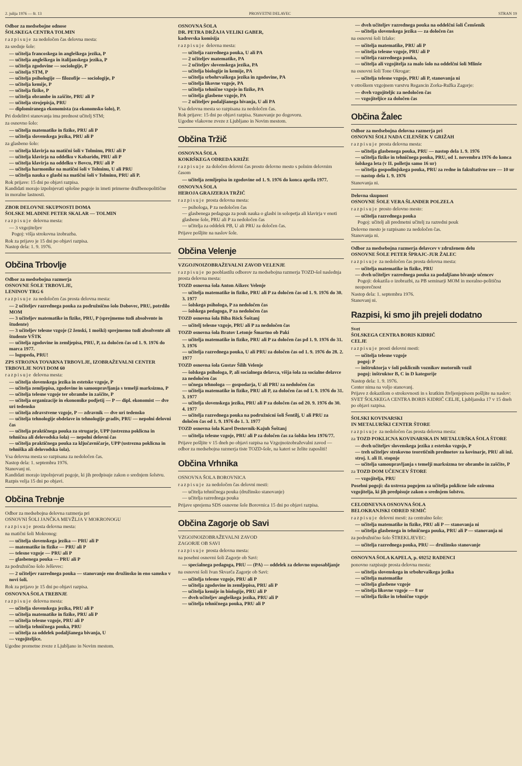2. julija 1976 — št. 13 PROSVETNI DELAVEC STRAN 19
Odbor za medsebojne odnose
ŠOLSKEGA CENTRA TOLMIN
razpisuje za nedoločen čas delovna mesta:
za srednje šole:
— učitelja francoskega in angleškega jezika, P
— učitelja angleškega in italijanskega jezika, P
— učitelja zgodovine — sociologije, P
— učitelja STM, P
— učitelja psihologije — filozofije — sociologije, P
— učitelja kemije, P
— učitelja fizike, P
— učitelja obrambe in zaščite, PRU ali P
— učitelja strojepisja, PRU
— diplomiranega ekonomista (za ekonomsko šolo), P.
Pri dodelitvi stanovanja ima prednost učitelj STM;
za osnovno šolo:
— učitelja matematike in fizike, PRU ali P
— učitelja slovenskega jezika, PRU ali P
za glasbeno šolo:
— učitelja klavirja na matični šoli v Tolminu, PRU ali P
— učitelja klavirja na oddelku v Kobaridu, PRU ali P
— učitelja klavirja na oddelku v Bovcu, PRU ali P
— učitelja harmonike na matični šoli v Tolminu, U ali PRU
— učitelja nauka o glasbi na matični šoli v Tolminu, PRU ali P.
Rok prijave: 15 dni po objavi razpisa.
Kandidati morajo izpolnjevati splošne pogoje in imeti primerne družbenopolitične in moralne lastnosti.
ZBOR DELOVNE SKUPNOSTI DOMA
ŠOLSKE MLADINE PETER SKALAR — TOLMIN
razpisuje delovna mesta:
— 3 vzgojiteljev
Pogoj: višja strokovna izobrazba.
Rok za prijavo je 15 dni po objavi razpisa.
Nastop dela: 1. 9. 1976.
Občina Trbovlje
Odbor za medsebojna razmerja
OSNOVNE ŠOLE TRBOVLJE,
LENINOV TRG 6
razpisuje za nedoločen čas prosta delovna mesta:
— 2 učiteljev razrednega pouka za podružnično šolo Dobovec, PRU, potrdilo MOM
— 3 učiteljev matematike in fizike, PRU, P (sprejmemo tudi absolvente in študente)
— 3 učiteljev telesne vzgoje (2 ženski, 1 moški) sprejmemo tudi absolvente ali študente VŠTK
— učitelja zgodovine in zemljepisa, PRU, P, za določen čas od 1. 9. 1976 do marca 1977.
— logopeda, PRU!
ZPS STROJNA TOVARNA TRBOVLJE, IZOBRAŽEVALNI CENTER TRBOVLJE NOVI DOM 60
razpisuje delovna mesta:
— učitelja slovenskega jezika in estetske vzgoje, P
— učitelja zemljepisa, zgodovine in samoupravljanja s temelji marksizma, P
— učitelja telesne vzgoje ter obrambe in zaščite, P
— učitelja organizacije in ekonomike podjetij — P — dipl. ekonomist — dve uri tedensko
— učitelja zdravstvene vzgoje, P — zdravnik — dve uri tedensko
— učitelja tehnologije obdelave in tehnologije gradiv, PRU — nepolni delovni čas
— učitelja praktičnega pouka za strugarje, UPP (ustrezna poklicna in tehnična ali delovodska šola) — nepolni delovni čas
— učitelja praktičnega pouka za ključavničarje, UPP (ustrezna poklicna in tehniška ali delovodska šola).
Vsa delovna mesta so razpisana za nedoločen čas.
Nastop dela: 1. septembra 1976.
Stanovanj ni.
Kandidati morajo izpolnjevati pogoje, ki jih predpisuje zakon o srednjem šolstvu. Razpis velja 15 dni po objavi.
Občina Trebnje
Odbor za medsebojna delovna razmerja pri
OSNOVNI ŠOLI JANČKA MEVŽLJA V MOKRONOGU
razpisuje prosta delovna mesta:
na matični šoli Mokronog:
— učitelja slovenskega jezika — PRU ali P
— matematike in fizike — PRU ali P
— telesne vzgoje — PRU ali P
— glasbenega pouka — PRU ali P
za podružnično šolo Jelševec:
— 2 učiteljev razrednega pouka — stanovanje eno družinsko in eno samsko v novi šoli.
Rok za prijavo je 15 dni po objavi razpisa.
OSNOVNA ŠOLA TREBNJE
razpisuje delovna mesta:
— učitelja slovenskega jezika, PRU ali P
— učitelja matematike in fizike, PRU ali P
— učitelja telesne vzgoje, PRU ali P
— učitelja tehničnega pouka, PRU
— učitelja za oddelek podaljšanega bivanja, U
— vzgojiteljice.
Ugodne prometne zveze z Ljubljano in Novim mestom.
OSNOVNA ŠOLA
DR. PETRA DRŽAJA VELIKI GABER,
kadrovska komisija
razpisuje delovna mesta:
— učitelja razrednega pouka, U ali PA
— 2 učiteljev matematike, PA
— 2 učiteljev slovenskega jezika, PA
— učitelja biologije in kemije, PA
— učitelja srbohrvaškega jezika in zgodovine, PA
— učitelja likovne vzgoje, PA
— učitelja tehnične vzgoje in fizike, PA
— učitelja glasbene vzgoje, PA
— 2 učiteljev podaljšanega bivanja, U ali PA
Vsa delovna mesta so razpisana za nedoločen čas.
Rok prijave: 15 dni po objavi razpisa. Stanovanje po dogovoru.
Ugodne vlakovne zveze z Ljubljano in Novim mestom.
Občina Tržič
OSNOVNA ŠOLA
KOKRŠKEGA ODREDA KRIŽE
razpisuje za določen delovni čas prosto delovno mesto s polnim delovnim časom
— učitelja zemljepisa in zgodovine od 1. 9. 1976 do konca aprila 1977.
OSNOVNA ŠOLA
HEROJA GRAJZERJA TRŽIČ
razpisuje prosta delovna mesta:
— psihologa, P za nedoločen čas
— glasbenega pedagoga za pouk nauka o glasbi in solopetja ali klavirja v enoti glasbene šole, PRU ali P za nedoločen čas
— učitelja za oddelek PB, U ali PRU za določen čas.
Prijave pošljite na naslov šole.
Občina Velenje
VZGOJNOIZOBRAŽEVALNI ZAVOD VELENJE
razpisuje po pooblastilu odborov za medsebojna razmerja TOZD-šol naslednja prosta delovna mesta:
TOZD osnovna šola Anton Aškerc Velenje
— učitelja matematike in fizike, PRU ali P za določen čas od 1. 9. 1976 do 30. 3. 1977
— šolskega psihologa, P za nedoločen čas
— šolskega pedagoga, P za nedoločen čas
TOZD osnovna šola Biba Röck Šoštanj
— učitelj telesne vzgoje, PRU ali P za nedoločen čas
TOZD osnovna šola Bratov Letonje Šmartno ob Paki
— učitelja matematike in fizike, PRU ali P za določen čas pd 1. 9. 1976 do 31. 3. 1976
— učitelja razrednega pouka, U ali PRU za določen čas od 1. 9. 1976 do 28. 2. 1977
TOZD osnovna šola Gustav Šilih Velenje
— šolskega psihologa, P, ali socialnega delavca, višja šola za socialne delavce za nedoločen čas
— učnega tehnologa — gospodarja, U ali PRU za nedoločen čas
— učitelja matematike in fizike, PRU ali P, za določen čas od 1. 9. 1976 do 31. 3. 1977
— učitelja slovenskega jezika, PRU ali P za določen čas od 20. 9. 1976 do 30. 4. 1977
— učitelja razrednega pouka na podružnicni šoli Šentilj, U ali PRU za določen čas od 1. 9. 1976 do 1. 3. 1977
TOZD osnovna šola Karel Destovnik-Kajuh Šoštanj
— učitelja telesne vzgoje, PRU ali P za določen čas za šolsko leto 1976/77.
Prijave pošljite v 15 dneh po objavi razpisa na Vzgojnoizobraževalni zavod — odbor za medsebojna razmerja tiste TOZD-šole, na kateri se želite zaposliti!
Občina Vrhnika
OSNOVNA ŠOLA BOROVNICA
razpisuje za nedoločen čas delovni mesti:
— učitelja tehničnega pouka (družinsko stanovanje)
— učitelja razrednega pouka
Prijave sprejema SDS osnovne šole Borovnica 15 dni po objavi razpisa.
Občina Zagorje ob Savi
VZGOJNOIZOBRAŽEVALNI ZAVOD
ZAGORJE OB SAVI
razpisuje prosta delovna mesta:
na posebni osnovni šoli Zagorje ob Savi:
— specialnega pedagoga, PRU — (PA) — oddelek za delovno usposabljanje
na osnovni šoli Ivan Skvarča Zagorje ob Savi:
— učitelja telesne vzgoje, PRU ali P
— učitelja zgodovine in zemljepisa, PRU ali P
— učitelja kemije in biologije, PRU ali P
— dveh učiteljev angleškega jezika, PRU ali P
— učitelja tehničnega pouka, PRU ali P
— dveh učiteljev razrednega pouka na oddelčni šoli Čemšenik
— učitelja slovenskega jezika — za določen čas
na osnovni šoli Izlake:
— učitelja matematike, PRU ali P
— učitelja telesne vzgoje, PRU ali P
— učitelja razrednega pouka,
— učitelja ali vzgojitelja za malo šolo na oddelčni šoli Mlinše
na osnovni šoli Tone Okrogar:
— učitelja telesne vzgoje, PRU ali P, stanovanja ni
v otroškem vzgojnem varstvu Regancin Zorka-Ružka Zagorje:
— dveh vzgojiteljic za nedoločen čas
— vzgojiteljice za določen čas
Občina Žalec
Odbor za medsebojna delovna razmerja pri
OSNOVNI ŠOLI NADA CILENŠEK V GRIŽAH
razpisuje prosta delovna mesta:
— učitelja glasbenega pouka, PRU — nastop dela 1. 9. 1976
— učitelja fizike in tehničnega pouka, PRU, od 1. novembra 1976 do konca šolskega leta (v II. polletju samo 16 ur)
— učitelja gospodinjskega pouka, PRU za redne in fakultativne ure — 10 ur — nastop dela 1. 9. 1976
Stanovanja ni.
Delovna skupnost
OSNOVNE ŠOLE VERA ŠLANDER POLZELA
razpisuje prosto delovno mesto:
— učitelja razrednega pouka
Pogoj: učitelj ali predmetni učitelj za razredni pouk
Delovno mesto je razpisano za nedoločen čas.
Stanovanja ni.
Odbor za medsebojna razmerja delavcev v združenem delu
OSNOVNE ŠOLE PETER ŠPRAJC-JUR ŽALEC
razpisuje za nedoločen čas prosta delovna mesta:
— učitelja matematike in fizike, PRU
— dveh učiteljev razrednega pouka za podaljšano bivanje učencev
Pogoji: dokazila o izobrazbi, za PB seminarji MOM in moralno-politična neoporečnost
Nastop dela: 1. septembra 1976.
Stanovanj ni.
Razpisi, ki smo jih prejeli dodatno
Svet
ŠOLSKEGA CENTRA BORIS KIDRIČ
CELJE
razpisuje prosti delovni mesti:
— učitelja telesne vzgoje
pogoj: P
— inštruktorja v šoli poklicnih voznikov motornih vozil
pogoj: inštruktor B, C in D kategorije
Nastop dela: 1. 9. 1976.
Center nima na voljo stanovanj.
Prijave z dokazilom o strokovnosti in s kratkim življenjepisom pošljite na naslov: SVET ŠOLSKEGA CENTRA BORIS KIDRIČ CELJE, Ljubljanska 17 v 15 dneh po objavi razpisa.
ŠOLSKI KOVINARSKI
IN METALURŠKI CENTER ŠTORE
razpisuje za nedoločen čas prosta delovna mesta:
za TOZD POKLICNA KOVINARSKA IN METALURŠKA ŠOLA ŠTORE
— dveh učiteljev slovenskega jezika z estetsko vzgojo, P
— treh učiteljev strokovno teoretičnih predmetov za kovinarje, PRU ali inž. stroj. I. ali II. stopnje
— učitelja samoupravljanja s temelji marksizma ter obrambe in zaščite, P
za TOZD DOM UČENCEV ŠTORE
— vzgojitelja, PRU
Posebni pogoji: da ustreza pogojem za učitelja poklicne šole oziroma vzgojitelja, ki jih predpisuje zakon o srednjem šolstvu.
CELODNEVNA OSNOVNA ŠOLA
BELOKRANJSKI ODRED SEMIČ
razpisuje delovni mesti: za centralno šolo:
— učitelja matematike in fizike, PRU ali P — stanovanja ni
— učitelja glasbenega in tehničnega pouka, PRU ali P — stanovanja ni
za podružnično šolo ŠTREKLJEVEC:
— učitelja razrednega pouka, PRU — družinsko stanovanje
OSNOVNA ŠOLA KAPELA, p. 69252 RADENCI
ponovno razpisuje prosta delovna mesta:
— učitelja slovenskega in srbohrvaškega jezika
— učitelja matematike
— učitelja glasbene vzgoje
— učitelja likovne vzgoje — 8 ur
— učitelja fizike in tehnične vzgoje